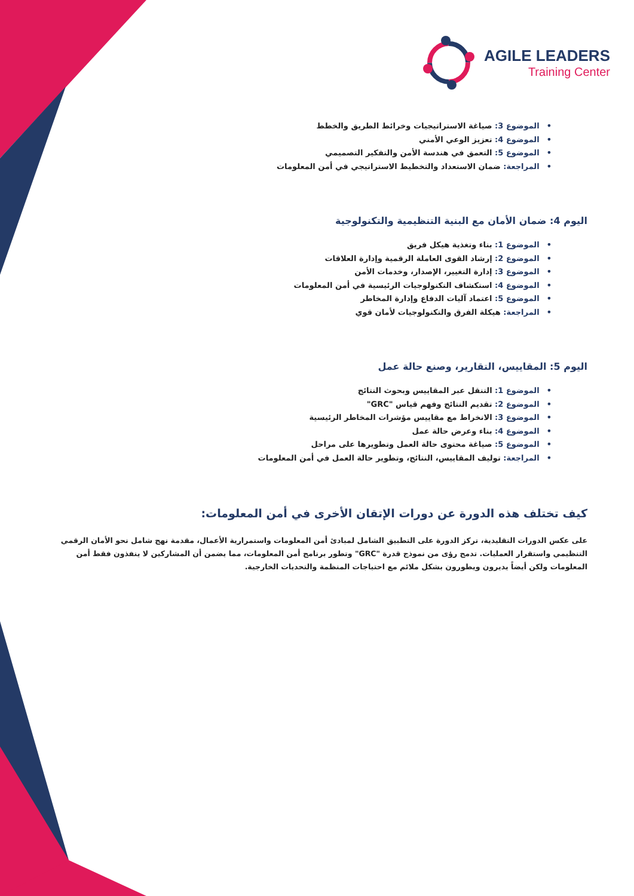AGILE LEADERS
Training Center
الموضوع 3: صياغة الاستراتيجيات وخرائط الطريق والخطط
الموضوع 4: تعزيز الوعي الأمني
الموضوع 5: التعمق في هندسة الأمن والتفكير التصميمي
المراجعة: ضمان الاستعداد والتخطيط الاستراتيجي في أمن المعلومات
اليوم 4: ضمان الأمان مع البنية التنظيمية والتكنولوجية
الموضوع 1: بناء وتغذية هيكل فريق
الموضوع 2: إرشاد القوى العاملة الرقمية وإدارة العلاقات
الموضوع 3: إدارة التغيير، الإصدار، وخدمات الأمن
الموضوع 4: استكشاف التكنولوجيات الرئيسية في أمن المعلومات
الموضوع 5: اعتماد آليات الدفاع وإدارة المخاطر
المراجعة: هيكلة الفرق والتكنولوجيات لأمان قوي
اليوم 5: المقاييس، التقارير، وصنع حالة عمل
الموضوع 1: التنقل عبر المقاييس وبحوث النتائج
الموضوع 2: تقديم النتائج وفهم قياس "GRC"
الموضوع 3: الانخراط مع مقاييس مؤشرات المخاطر الرئيسية
الموضوع 4: بناء وعرض حالة عمل
الموضوع 5: صياغة محتوى حالة العمل وتطويرها على مراحل
المراجعة: توليف المقاييس، النتائج، وتطوير حالة العمل في أمن المعلومات
كيف تختلف هذه الدورة عن دورات الإتقان الأخرى في أمن المعلومات:
على عكس الدورات التقليدية، تركز الدورة على التطبيق الشامل لمبادئ أمن المعلومات واستمرارية الأعمال، مقدمة نهج شامل نحو الأمان الرقمي التنظيمي واستقرار العمليات. تدمج رؤى من نموذج قدرة "GRC" وتطور برنامج أمن المعلومات، مما يضمن أن المشاركين لا ينفذون فقط أمن المعلومات ولكن أيضاً يديرون ويطورون بشكل ملائم مع احتياجات المنظمة والتحديات الخارجية.